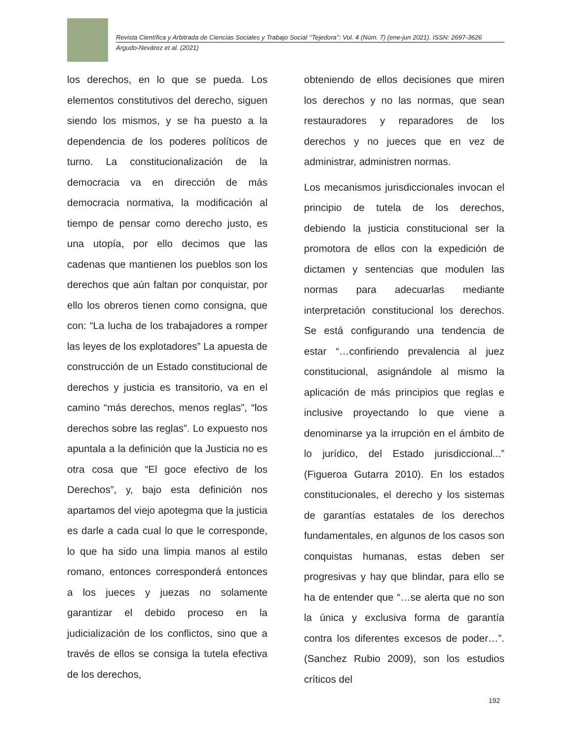Revista Científica y Arbitrada de Ciencias Sociales y Trabajo Social ‘’Tejedora’’: Vol. 4 (Núm. 7) (ene-jun 2021). ISSN: 2697-3626
Argudo-Nevárez et al. (2021)
los derechos, en lo que se pueda. Los elementos constitutivos del derecho, siguen siendo los mismos, y se ha puesto a la dependencia de los poderes políticos de turno. La constitucionalización de la democracia va en dirección de más democracia normativa, la modificación al tiempo de pensar como derecho justo, es una utopía, por ello decimos que las cadenas que mantienen los pueblos son los derechos que aún faltan por conquistar, por ello los obreros tienen como consigna, que con: “La lucha de los trabajadores a romper las leyes de los explotadores” La apuesta de construcción de un Estado constitucional de derechos y justicia es transitorio, va en el camino “más derechos, menos reglas”, “los derechos sobre las reglas”. Lo expuesto nos apuntala a la definición que la Justicia no es otra cosa que “El goce efectivo de los Derechos”, y, bajo esta definición nos apartamos del viejo apotegma que la justicia es darle a cada cual lo que le corresponde, lo que ha sido una limpia manos al estilo romano, entonces corresponderá entonces a los jueces y juezas no solamente garantizar el debido proceso en la judicialización de los conflictos, sino que a través de ellos se consiga la tutela efectiva de los derechos,
obteniendo de ellos decisiones que miren los derechos y no las normas, que sean restauradores y reparadores de los derechos y no jueces que en vez de administrar, administren normas.
Los mecanismos jurisdiccionales invocan el principio de tutela de los derechos, debiendo la justicia constitucional ser la promotora de ellos con la expedición de dictamen y sentencias que modulen las normas para adecuarlas mediante interpretación constitucional los derechos. Se está configurando una tendencia de estar “…confiriendo prevalencia al juez constitucional, asignándole al mismo la aplicación de más principios que reglas e inclusive proyectando lo que viene a denominarse ya la irrupción en el ámbito de lo jurídico, del Estado jurisdiccional...” (Figueroa Gutarra 2010). En los estados constitucionales, el derecho y los sistemas de garantías estatales de los derechos fundamentales, en algunos de los casos son conquistas humanas, estas deben ser progresivas y hay que blindar, para ello se ha de entender que “…se alerta que no son la única y exclusiva forma de garantía contra los diferentes excesos de poder…”. (Sanchez Rubio 2009), son los estudios críticos del
192